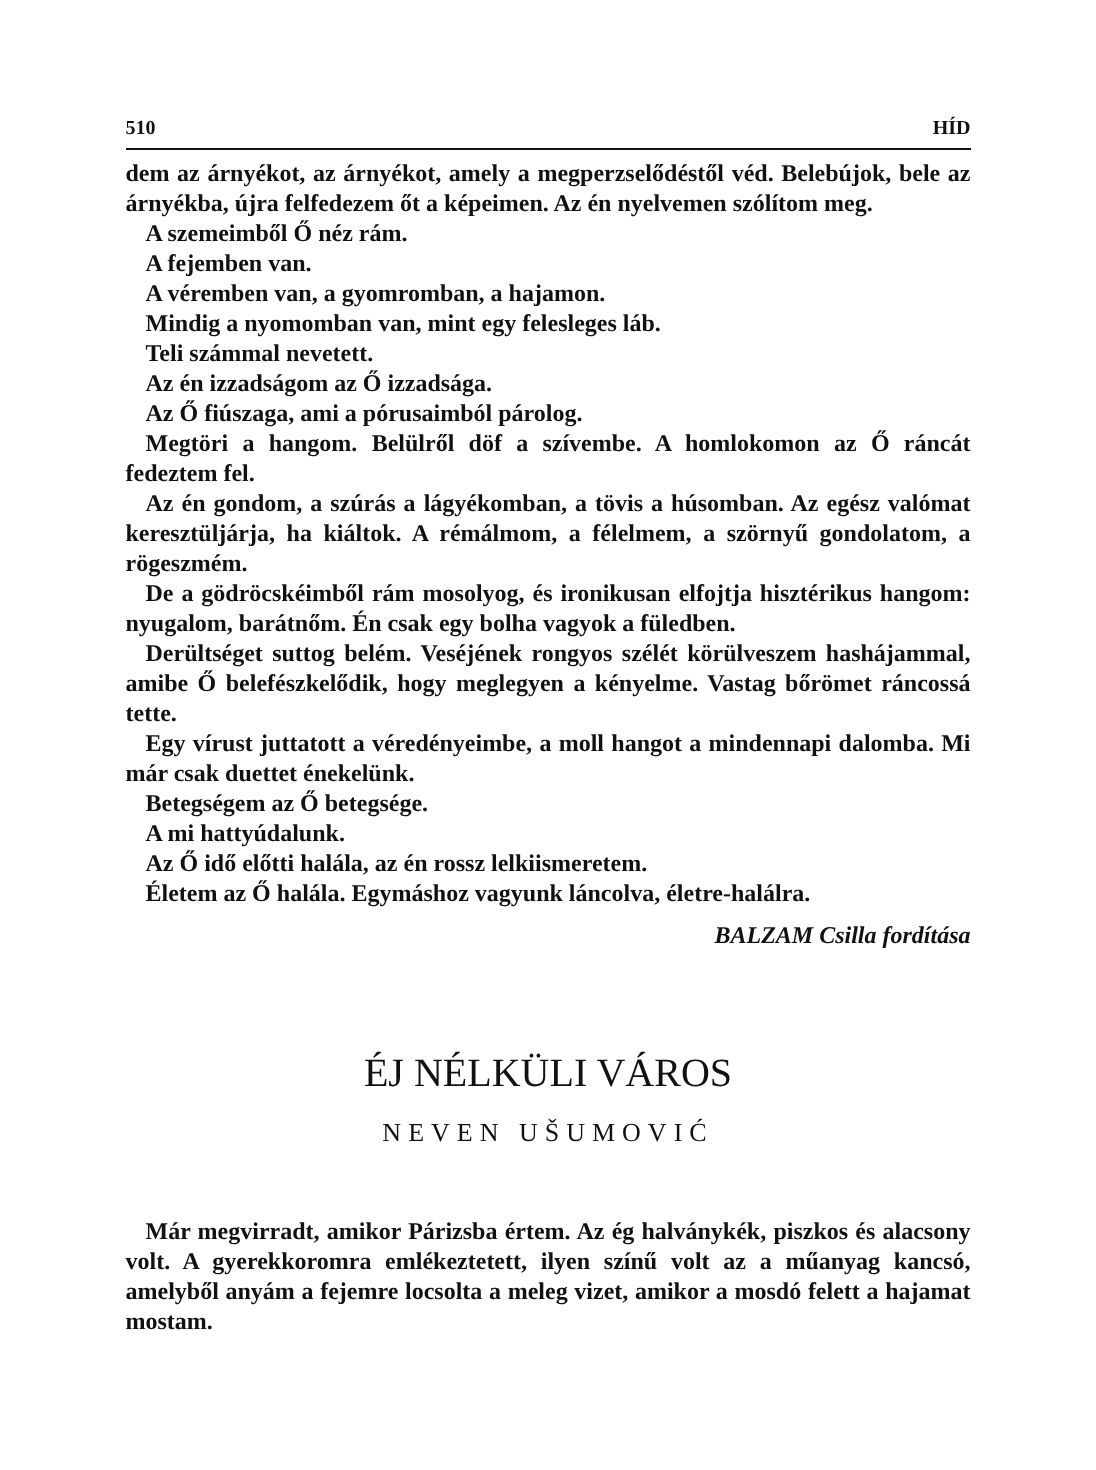510 HÍD
dem az árnyékot, az árnyékot, amely a megperzselődéstől véd. Belebújok, bele az árnyékba, újra felfedezem őt a képeimen. Az én nyelvemen szólítom meg.
A szemeimből Ő néz rám.
A fejemben van.
A véremben van, a gyomromban, a hajamon.
Mindig a nyomomban van, mint egy felesleges láb.
Teli számmal nevetett.
Az én izzadságom az Ő izzadsága.
Az Ő fiúszaga, ami a pórusaimból párolog.
Megtöri a hangom. Belülről döf a szívembe. A homlokomon az Ő ráncát fedeztem fel.
Az én gondom, a szúrás a lágyékomban, a tövis a húsomban. Az egész valómat keresztüljárja, ha kiáltok. A rémálmom, a félelmem, a szörnyű gondolatom, a rögeszmém.
De a gödröcskéimből rám mosolyog, és ironikusan elfojtja hisztérikus hangom: nyugalom, barátnőm. Én csak egy bolha vagyok a füledben.
Derültséget suttog belém. Veséjének rongyos szélét körülveszem hashájammal, amibe Ő belefészkelődik, hogy meglegyen a kényelme. Vastag bőrömet ráncossá tette.
Egy vírust juttatott a véredényeimbe, a moll hangot a mindennapi dalomba. Mi már csak duettet énekelünk.
Betegségem az Ő betegsége.
A mi hattyúdalunk.
Az Ő idő előtti halála, az én rossz lelkiismeretem.
Életem az Ő halála. Egymáshoz vagyunk láncolva, életre-halálra.
BALZAM Csilla fordítása
ÉJ NÉLKÜLI VÁROS
NEVEN UŠUMOVIĆ
Már megvirradt, amikor Párizsba értem. Az ég halványkék, piszkos és alacsony volt. A gyerekkoromra emlékeztetett, ilyen színű volt az a műanyag kancsó, amelyből anyám a fejemre locsolta a meleg vizet, amikor a mosdó felett a hajamat mostam.